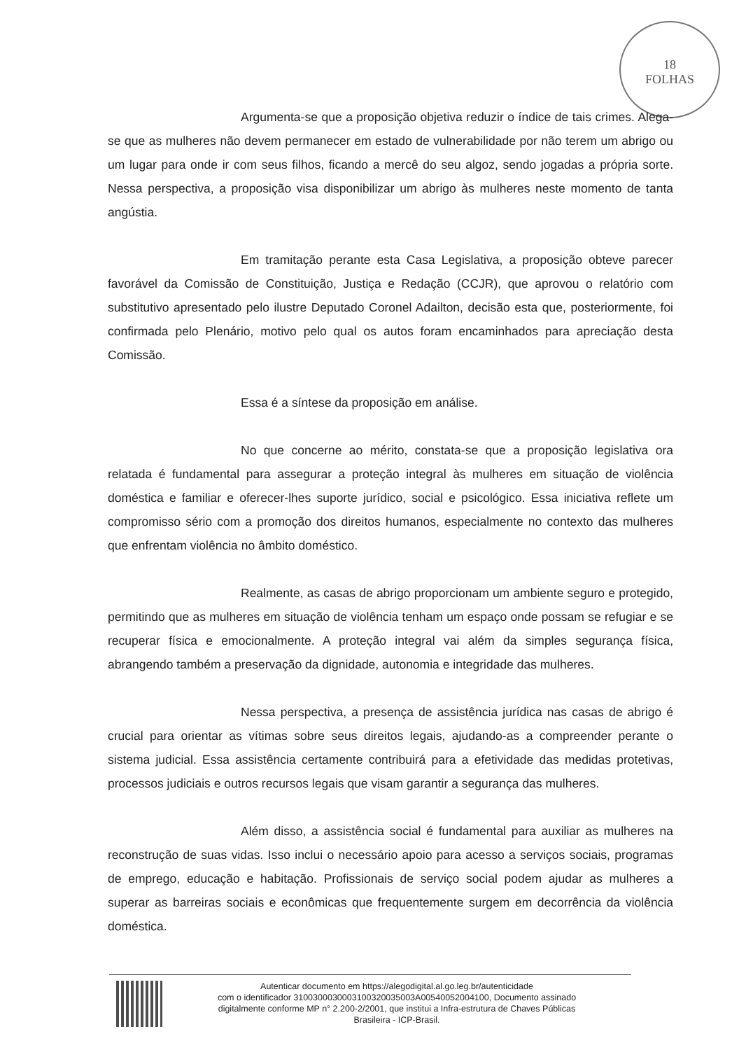18
FOLHAS
Argumenta-se que a proposição objetiva reduzir o índice de tais crimes. Alega-se que as mulheres não devem permanecer em estado de vulnerabilidade por não terem um abrigo ou um lugar para onde ir com seus filhos, ficando a mercê do seu algoz, sendo jogadas a própria sorte. Nessa perspectiva, a proposição visa disponibilizar um abrigo às mulheres neste momento de tanta angústia.
Em tramitação perante esta Casa Legislativa, a proposição obteve parecer favorável da Comissão de Constituição, Justiça e Redação (CCJR), que aprovou o relatório com substitutivo apresentado pelo ilustre Deputado Coronel Adailton, decisão esta que, posteriormente, foi confirmada pelo Plenário, motivo pelo qual os autos foram encaminhados para apreciação desta Comissão.
Essa é a síntese da proposição em análise.
No que concerne ao mérito, constata-se que a proposição legislativa ora relatada é fundamental para assegurar a proteção integral às mulheres em situação de violência doméstica e familiar e oferecer-lhes suporte jurídico, social e psicológico. Essa iniciativa reflete um compromisso sério com a promoção dos direitos humanos, especialmente no contexto das mulheres que enfrentam violência no âmbito doméstico.
Realmente, as casas de abrigo proporcionam um ambiente seguro e protegido, permitindo que as mulheres em situação de violência tenham um espaço onde possam se refugiar e se recuperar física e emocionalmente. A proteção integral vai além da simples segurança física, abrangendo também a preservação da dignidade, autonomia e integridade das mulheres.
Nessa perspectiva, a presença de assistência jurídica nas casas de abrigo é crucial para orientar as vítimas sobre seus direitos legais, ajudando-as a compreender perante o sistema judicial. Essa assistência certamente contribuirá para a efetividade das medidas protetivas, processos judiciais e outros recursos legais que visam garantir a segurança das mulheres.
Além disso, a assistência social é fundamental para auxiliar as mulheres na reconstrução de suas vidas. Isso inclui o necessário apoio para acesso a serviços sociais, programas de emprego, educação e habitação. Profissionais de serviço social podem ajudar as mulheres a superar as barreiras sociais e econômicas que frequentemente surgem em decorrência da violência doméstica.
Autenticar documento em https://alegodigital.al.go.leg.br/autenticidade
com o identificador 310030003000310032003500​3A00540052004100, Documento assinado
digitalmente conforme MP n° 2.200-2/2001, que institui a Infra-estrutura de Chaves Públicas
Brasileira - ICP-Brasil.